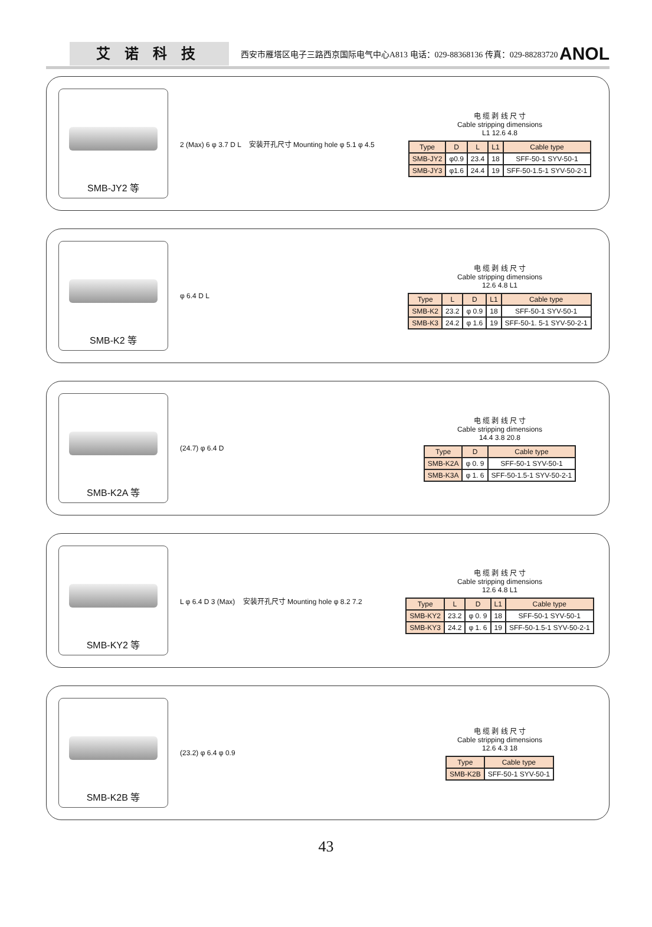艾诺科技
西安市雁塔区电子三路西京国际电气中心A813 电话：029-88368136 传真：029-88283720
ANOL
SMB-JY2 等
2 (Max) 6 φ 3.7 D L 安装开孔尺寸 Mounting hole φ 5.1 φ 4.5
电 缆 剥 线 尺 寸
Cable stripping dimensions
L1 12.6 4.8
| Type | D | L | L1 | Cable type |
| --- | --- | --- | --- | --- |
| SMB-JY2 | φ0.9 | 23.4 | 18 | SFF-50-1 SYV-50-1 |
| SMB-JY3 | φ1.6 | 24.4 | 19 | SFF-50-1.5-1 SYV-50-2-1 |
SMB-K2 等
φ 6.4 D L
电 缆 剥 线 尺 寸
Cable stripping dimensions
12.6 4.8 L1
| Type | L | D | L1 | Cable type |
| --- | --- | --- | --- | --- |
| SMB-K2 | 23.2 | φ 0.9 | 18 | SFF-50-1 SYV-50-1 |
| SMB-K3 | 24.2 | φ 1.6 | 19 | SFF-50-1. 5-1 SYV-50-2-1 |
SMB-K2A 等
(24.7) φ 6.4 D
电 缆 剥 线 尺 寸
Cable stripping dimensions
14.4 3.8 20.8
| Type | D | Cable type |
| --- | --- | --- |
| SMB-K2A | φ 0. 9 | SFF-50-1 SYV-50-1 |
| SMB-K3A | φ 1. 6 | SFF-50-1.5-1 SYV-50-2-1 |
SMB-KY2 等
L φ 6.4 D 3 (Max) 安装开孔尺寸 Mounting hole φ 8.2 7.2
电 缆 剥 线 尺 寸
Cable stripping dimensions
12.6 4.8 L1
| Type | L | D | L1 | Cable type |
| --- | --- | --- | --- | --- |
| SMB-KY2 | 23.2 | φ 0. 9 | 18 | SFF-50-1 SYV-50-1 |
| SMB-KY3 | 24.2 | φ 1. 6 | 19 | SFF-50-1.5-1 SYV-50-2-1 |
SMB-K2B 等
(23.2) φ 6.4 φ 0.9
电 缆 剥 线 尺 寸
Cable stripping dimensions
12.6 4.3 18
| Type | Cable type |
| --- | --- |
| SMB-K2B | SFF-50-1 SYV-50-1 |
43